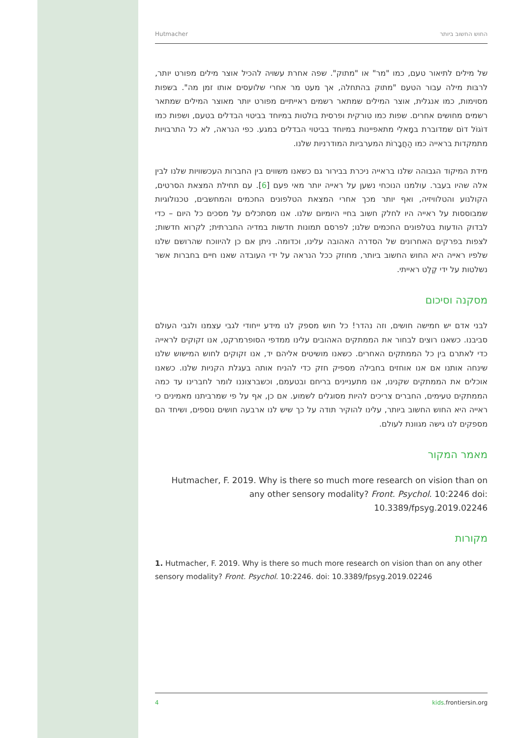Hutmacher החוש החשוב ביותר
של מילים לתיאור טעם, כמו "מר" או "מתוק". שפה אחרת עשויה להכיל אוצר מילים מפורט יותר, לרבּות מילה עבור הטעם "מתוק בהתחלה, אך מעט מר אחרי שלועסים אותו זמן מה". בשפות מסוימות, כמו אנגלית, אוצר המילים שמתאר רשמים ראייתיים מפורט יותר מאוצר המילים שמתאר רשמים מחושים אחרים. שפות כמו טורקית ופרסית בולטות במיוחד בביטוי הבדלים בטעם, ושפות כמו דוֹגוֹל דוֹם שמדוברת במָאלִי מתאפיינות במיוחד בביטוי הבדלים במגע. כפי הנראה, לא כל התרבויות מתמקדות בראייה כמו הַחֲבָרוֹת המערביות המודרניות שלנו.
מידת המיקוד הגבוהה שלנו בראייה ניכרת בבירור גם כשאנו משווים בין החברות העכשוויות שלנו לבין אלה שהיו בעבר. עולמנו הנוכחי נשען על ראייה יותר מאי פעם [6]. עם תחילת המצאת הסרטים, הקולנוע והטלוויזיה, ואף יותר מכך אחרי המצאת הטלפונים החכמים והמחשבים, טכנולוגיות שמבוססות על ראייה היו לחלק חשוב בחיי היומיום שלנו. אנו מסתכלים על מסכים כל היום – כדי לבדוק הודעות בטלפונים החכמים שלנו; לפרסם תמונות חדשות במדיה החברתית; לקרוא חדשות; לצפות בפרקים האחרונים של הסדרה האהובה עלינו, וכדומה. ניתן אם כן להיווכח שהרושם שלנו שלפיו ראייה היא החוש החשוב ביותר, מחוזק ככל הנראה על ידי העובדה שאנו חיים בחברות אשר נשלטות על ידי קֶלֶט ראייתי.
מסקנה וסיכום
לבני אדם יש חמישה חושים, וזה נהדר! כל חוש מספק לנו מידע ייחודי לגבי עצמנו ולגבי העולם סביבנו. כשאנו רוצים לבחור את הממתקים האהובים עלינו ממדפי הסופרמרקט, אנו זקוקים לראייה כדי לאתרם בין כל הממתקים האחרים. כשאנו מושיטים אליהם יד, אנו זקוקים לחוש המישוש שלנו שינחה אותנו אם אנו אוחזים בחבילה מספיק חזק כדי להניח אותה בעגלת הקניות שלנו. כשאנו אוכלים את הממתקים שקנינו, אנו מתעניינים בריחם ובטעמם, וכשברצוננו לומר לחברינו עד כמה הממתקים טעימים, החברים צריכים להיות מסוגלים לשמוע. אם כן, אף על פי שמרביתנו מאמינים כי ראייה היא החוש החשוב ביותר, עלינו להוקיר תודה על כך שיש לנו ארבעה חושים נוספים, ושיחד הם מספקים לנו גישה מגוונת לעולם.
מאמר המקור
Hutmacher, F. 2019. Why is there so much more research on vision than on any other sensory modality? Front. Psychol. 10:2246 doi: 10.3389/fpsyg.2019.02246
מקורות
1. Hutmacher, F. 2019. Why is there so much more research on vision than on any other sensory modality? Front. Psychol. 10:2246. doi: 10.3389/fpsyg.2019.02246
4 kids.frontiersin.org